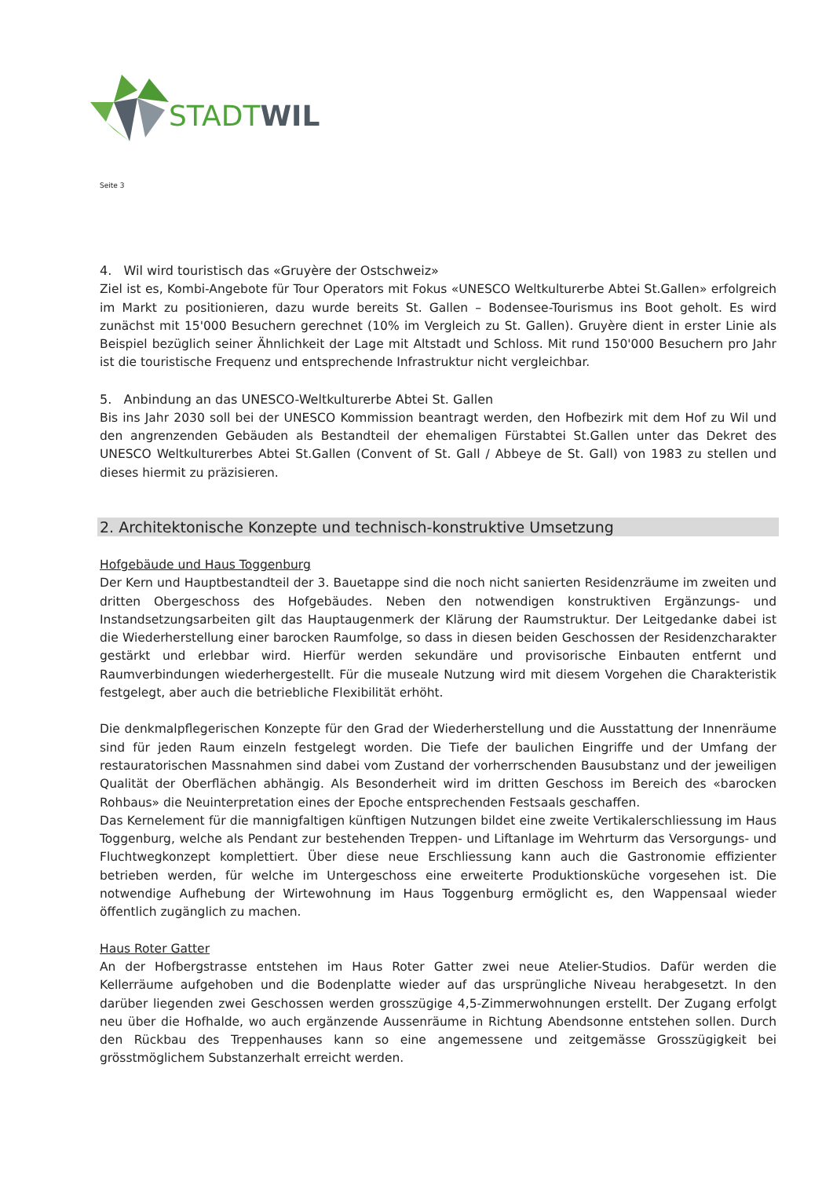STADT WIL
Seite 3
4. Wil wird touristisch das «Gruyère der Ostschweiz»
Ziel ist es, Kombi-Angebote für Tour Operators mit Fokus «UNESCO Weltkulturerbe Abtei St.Gallen» erfolgreich im Markt zu positionieren, dazu wurde bereits St. Gallen – Bodensee-Tourismus ins Boot geholt. Es wird zunächst mit 15'000 Besuchern gerechnet (10% im Vergleich zu St. Gallen). Gruyère dient in erster Linie als Beispiel bezüglich seiner Ähnlichkeit der Lage mit Altstadt und Schloss. Mit rund 150'000 Besuchern pro Jahr ist die touristische Frequenz und entsprechende Infrastruktur nicht vergleichbar.
5. Anbindung an das UNESCO-Weltkulturerbe Abtei St. Gallen
Bis ins Jahr 2030 soll bei der UNESCO Kommission beantragt werden, den Hofbezirk mit dem Hof zu Wil und den angrenzenden Gebäuden als Bestandteil der ehemaligen Fürstabtei St.Gallen unter das Dekret des UNESCO Weltkulturerbes Abtei St.Gallen (Convent of St. Gall / Abbeye de St. Gall) von 1983 zu stellen und dieses hiermit zu präzisieren.
2. Architektonische Konzepte und technisch-konstruktive Umsetzung
Hofgebäude und Haus Toggenburg
Der Kern und Hauptbestandteil der 3. Bauetappe sind die noch nicht sanierten Residenzräume im zweiten und dritten Obergeschoss des Hofgebäudes. Neben den notwendigen konstruktiven Ergänzungs- und Instandsetzungsarbeiten gilt das Hauptaugenmerk der Klärung der Raumstruktur. Der Leitgedanke dabei ist die Wiederherstellung einer barocken Raumfolge, so dass in diesen beiden Geschossen der Residenzcharakter gestärkt und erlebbar wird. Hierfür werden sekundäre und provisorische Einbauten entfernt und Raumverbindungen wiederhergestellt. Für die museale Nutzung wird mit diesem Vorgehen die Charakteristik festgelegt, aber auch die betriebliche Flexibilität erhöht.
Die denkmalpflegerischen Konzepte für den Grad der Wiederherstellung und die Ausstattung der Innenräume sind für jeden Raum einzeln festgelegt worden. Die Tiefe der baulichen Eingriffe und der Umfang der restauratorischen Massnahmen sind dabei vom Zustand der vorherrschenden Bausubstanz und der jeweiligen Qualität der Oberflächen abhängig. Als Besonderheit wird im dritten Geschoss im Bereich des «barocken Rohbaus» die Neuinterpretation eines der Epoche entsprechenden Festsaals geschaffen.
Das Kernelement für die mannigfaltigen künftigen Nutzungen bildet eine zweite Vertikalerschliessung im Haus Toggenburg, welche als Pendant zur bestehenden Treppen- und Liftanlage im Wehrturm das Versorgungs- und Fluchtwegkonzept komplettiert. Über diese neue Erschliessung kann auch die Gastronomie effizienter betrieben werden, für welche im Untergeschoss eine erweiterte Produktionsküche vorgesehen ist. Die notwendige Aufhebung der Wirtewohnung im Haus Toggenburg ermöglicht es, den Wappensaal wieder öffentlich zugänglich zu machen.
Haus Roter Gatter
An der Hofbergstrasse entstehen im Haus Roter Gatter zwei neue Atelier-Studios. Dafür werden die Kellerräume aufgehoben und die Bodenplatte wieder auf das ursprüngliche Niveau herabgesetzt. In den darüber liegenden zwei Geschossen werden grosszügige 4,5-Zimmerwohnungen erstellt. Der Zugang erfolgt neu über die Hofhalde, wo auch ergänzende Aussenräume in Richtung Abendsonne entstehen sollen. Durch den Rückbau des Treppenhauses kann so eine angemessene und zeitgemässe Grosszügigkeit bei grösstmöglichem Substanzerhalt erreicht werden.